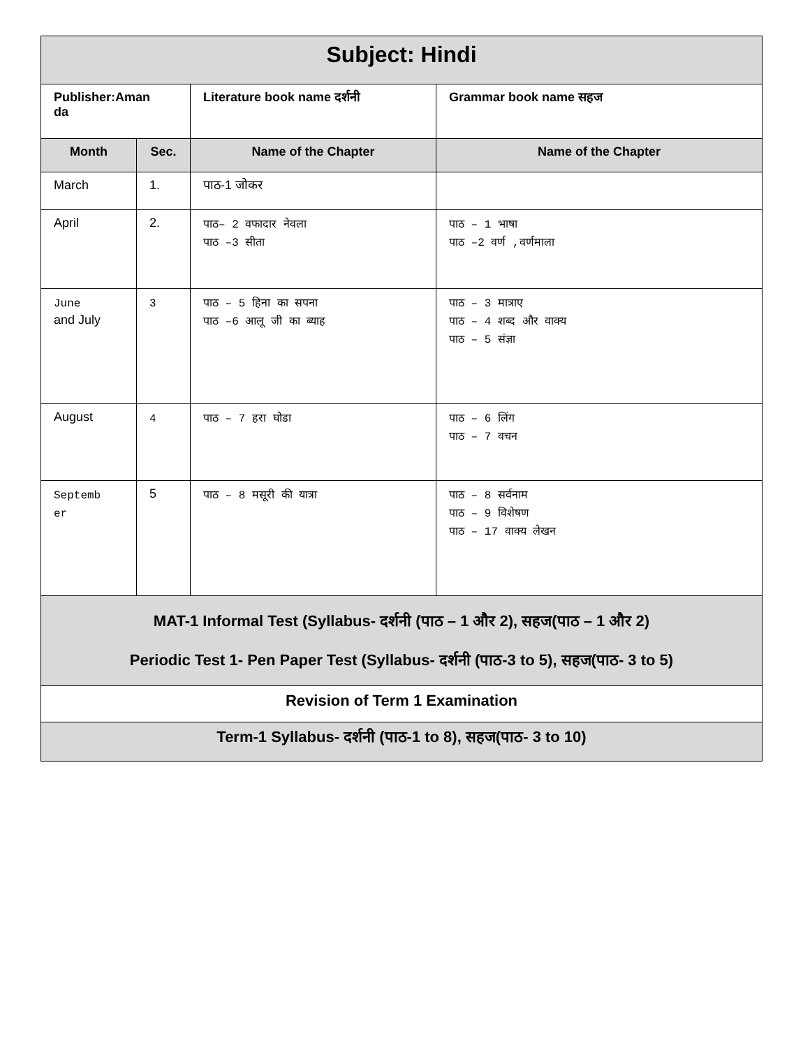| Subject: Hindi | | | |
| Publisher:Aman da | | Literature book name दर्शनी | Grammar book name सहज |
| Month | Sec. | Name of the Chapter | Name of the Chapter |
| March | 1. | पाठ-1 जोकर | |
| April | 2. | पाठ– 2 वफादार नेवला पाठ –3 सीता | पाठ – 1 भाषा पाठ –2 वर्ण ,वर्णमाला |
| June and July | 3 | पाठ – 5 हिना का सपना पाठ –6 आलू जी का ब्याह | पाठ – 3 मात्राए पाठ – 4 शब्द और वाक्य पाठ – 5 संज्ञा |
| August | 4 | पाठ – 7 हरा घोडा | पाठ – 6 लिंग पाठ – 7 वचन |
| Septemb er | 5 | पाठ – 8 मसूरी की यात्रा | पाठ – 8 सर्वनाम पाठ – 9 विशेषण पाठ – 17 वाक्य लेखन |
| MAT-1 Informal Test (Syllabus- दर्शनी (पाठ – 1 और 2), सहज(पाठ – 1 और 2) Periodic Test 1- Pen Paper Test (Syllabus- दर्शनी (पाठ-3 to 5), सहज(पाठ- 3 to 5) | | | |
| Revision of Term 1 Examination | | | |
| Term-1 Syllabus- दर्शनी (पाठ-1 to 8), सहज(पाठ- 3 to 10) | | | |